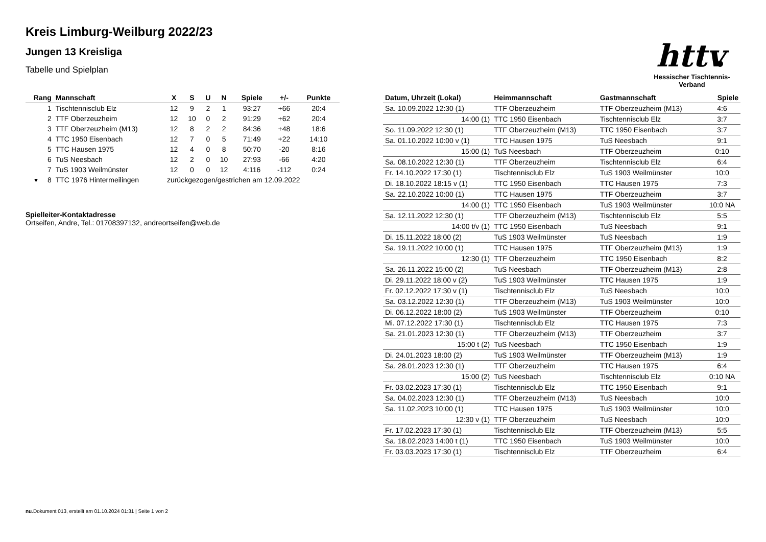httv
Hessischer Tischtennis-Verband
Kreis Limburg-Weilburg 2022/23
Jungen 13 Kreisliga
Tabelle und Spielplan
| Rang | Mannschaft | X | S | U | N | Spiele | +/- | Punkte |
| --- | --- | --- | --- | --- | --- | --- | --- | --- |
| 1 | Tischtennisclub Elz | 12 | 9 | 2 | 1 | 93:27 | +66 | 20:4 |
| 2 | TTF Oberzeuzheim | 12 | 10 | 0 | 2 | 91:29 | +62 | 20:4 |
| 3 | TTF Oberzeuzheim (M13) | 12 | 8 | 2 | 2 | 84:36 | +48 | 18:6 |
| 4 | TTC 1950 Eisenbach | 12 | 7 | 0 | 5 | 71:49 | +22 | 14:10 |
| 5 | TTC Hausen 1975 | 12 | 4 | 0 | 8 | 50:70 | -20 | 8:16 |
| 6 | TuS Neesbach | 12 | 2 | 0 | 10 | 27:93 | -66 | 4:20 |
| 7 | TuS 1903 Weilmünster | 12 | 0 | 0 | 12 | 4:116 | -112 | 0:24 |
| ▾ 8 | TTC 1976 Hintermeilingen | zurückgezogen/gestrichen am 12.09.2022 | | | | | | |
Spielleiter-Kontaktadresse
Ortseifen, Andre, Tel.: 01708397132, andreortseifen@web.de
| Datum, Uhrzeit (Lokal) | Heimmannschaft | Gastmannschaft | Spiele |
| --- | --- | --- | --- |
| Sa. 10.09.2022 12:30 (1) | TTF Oberzeuzheim | TTF Oberzeuzheim (M13) | 4:6 |
| 14:00 (1) | TTC 1950 Eisenbach | Tischtennisclub Elz | 3:7 |
| So. 11.09.2022 12:30 (1) | TTF Oberzeuzheim (M13) | TTC 1950 Eisenbach | 3:7 |
| Sa. 01.10.2022 10:00 v (1) | TTC Hausen 1975 | TuS Neesbach | 9:1 |
| 15:00 (1) | TuS Neesbach | TTF Oberzeuzheim | 0:10 |
| Sa. 08.10.2022 12:30 (1) | TTF Oberzeuzheim | Tischtennisclub Elz | 6:4 |
| Fr. 14.10.2022 17:30 (1) | Tischtennisclub Elz | TuS 1903 Weilmünster | 10:0 |
| Di. 18.10.2022 18:15 v (1) | TTC 1950 Eisenbach | TTC Hausen 1975 | 7:3 |
| Sa. 22.10.2022 10:00 (1) | TTC Hausen 1975 | TTF Oberzeuzheim | 3:7 |
| 14:00 (1) | TTC 1950 Eisenbach | TuS 1903 Weilmünster | 10:0 NA |
| Sa. 12.11.2022 12:30 (1) | TTF Oberzeuzheim (M13) | Tischtennisclub Elz | 5:5 |
| 14:00 t/v (1) | TTC 1950 Eisenbach | TuS Neesbach | 9:1 |
| Di. 15.11.2022 18:00 (2) | TuS 1903 Weilmünster | TuS Neesbach | 1:9 |
| Sa. 19.11.2022 10:00 (1) | TTC Hausen 1975 | TTF Oberzeuzheim (M13) | 1:9 |
| 12:30 (1) | TTF Oberzeuzheim | TTC 1950 Eisenbach | 8:2 |
| Sa. 26.11.2022 15:00 (2) | TuS Neesbach | TTF Oberzeuzheim (M13) | 2:8 |
| Di. 29.11.2022 18:00 v (2) | TuS 1903 Weilmünster | TTC Hausen 1975 | 1:9 |
| Fr. 02.12.2022 17:30 v (1) | Tischtennisclub Elz | TuS Neesbach | 10:0 |
| Sa. 03.12.2022 12:30 (1) | TTF Oberzeuzheim (M13) | TuS 1903 Weilmünster | 10:0 |
| Di. 06.12.2022 18:00 (2) | TuS 1903 Weilmünster | TTF Oberzeuzheim | 0:10 |
| Mi. 07.12.2022 17:30 (1) | Tischtennisclub Elz | TTC Hausen 1975 | 7:3 |
| Sa. 21.01.2023 12:30 (1) | TTF Oberzeuzheim (M13) | TTF Oberzeuzheim | 3:7 |
| 15:00 t (2) | TuS Neesbach | TTC 1950 Eisenbach | 1:9 |
| Di. 24.01.2023 18:00 (2) | TuS 1903 Weilmünster | TTF Oberzeuzheim (M13) | 1:9 |
| Sa. 28.01.2023 12:30 (1) | TTF Oberzeuzheim | TTC Hausen 1975 | 6:4 |
| 15:00 (2) | TuS Neesbach | Tischtennisclub Elz | 0:10 NA |
| Fr. 03.02.2023 17:30 (1) | Tischtennisclub Elz | TTC 1950 Eisenbach | 9:1 |
| Sa. 04.02.2023 12:30 (1) | TTF Oberzeuzheim (M13) | TuS Neesbach | 10:0 |
| Sa. 11.02.2023 10:00 (1) | TTC Hausen 1975 | TuS 1903 Weilmünster | 10:0 |
| 12:30 v (1) | TTF Oberzeuzheim | TuS Neesbach | 10:0 |
| Fr. 17.02.2023 17:30 (1) | Tischtennisclub Elz | TTF Oberzeuzheim (M13) | 5:5 |
| Sa. 18.02.2023 14:00 t (1) | TTC 1950 Eisenbach | TuS 1903 Weilmünster | 10:0 |
| Fr. 03.03.2023 17:30 (1) | Tischtennisclub Elz | TTF Oberzeuzheim | 6:4 |
nu.Dokument 013, erstellt am 01.10.2024 01:31 | Seite 1 von 2